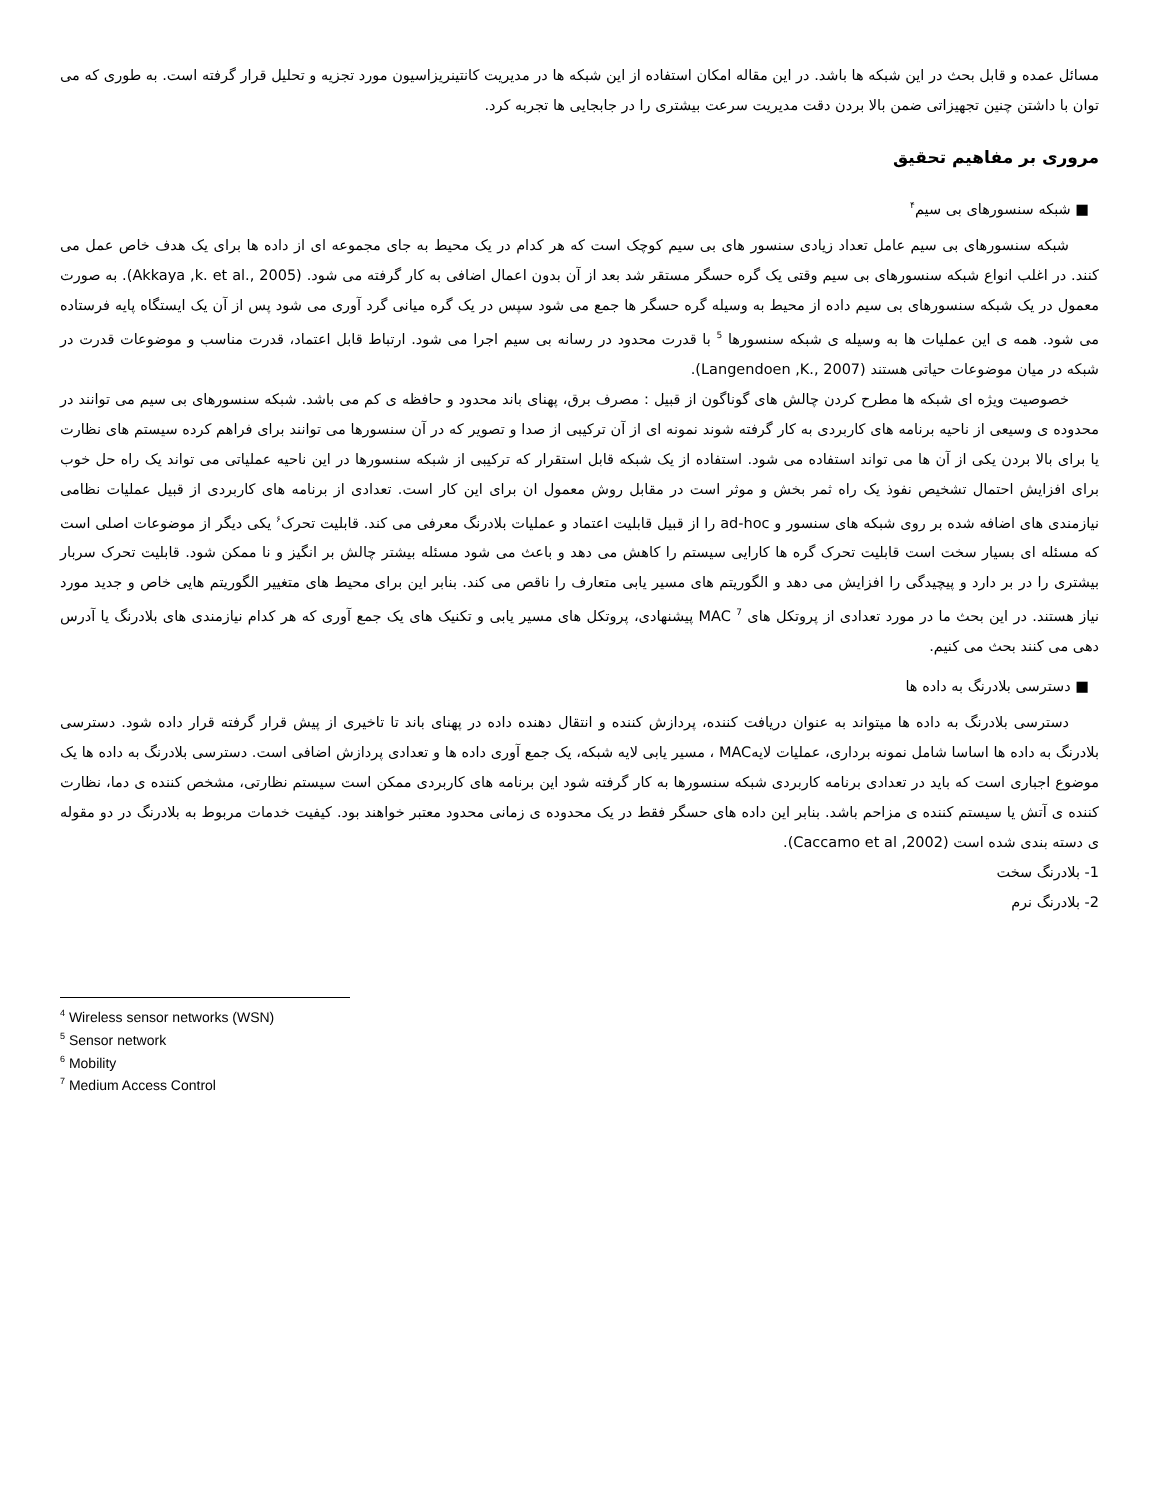مسائل عمده و قابل بحث در این شبکه ها باشد. در این مقاله امکان استفاده از این شبکه ها در مدیریت کانتینریزاسیون مورد تجزیه و تحلیل قرار گرفته است. به طوری که می توان با داشتن چنین تجهیزاتی ضمن بالا بردن دقت مدیریت سرعت بیشتری را در جابجایی ها تجربه کرد.
مروری بر مفاهیم تحقیق
■ شبکه سنسورهای بی سیم<sup>۴</sup>
شبکه سنسورهای بی سیم عامل تعداد زیادی سنسور های بی سیم کوچک است که هر کدام در یک محیط به جای مجموعه ای از داده ها برای یک هدف خاص عمل می کنند. در اغلب انواع شبکه سنسورهای بی سیم وقتی یک گره حسگر مستقر شد بعد از آن بدون اعمال اضافی به کار گرفته می شود. (Akkaya ,k. et al., 2005). به صورت معمول در یک شبکه سنسورهای بی سیم داده از محیط به وسیله گره حسگر ها جمع می شود سپس در یک گره میانی گرد آوری می شود پس از آن یک ایستگاه پایه فرستاده می شود. همه ی این عملیات ها به وسیله ی شبکه سنسورها <sup>5</sup> با قدرت محدود در رسانه بی سیم اجرا می شود. ارتباط قابل اعتماد، قدرت مناسب و موضوعات قدرت در شبکه در میان موضوعات حیاتی هستند (Langendoen ,K., 2007).
خصوصیت ویژه ای شبکه ها مطرح کردن چالش های گوناگون از قبیل : مصرف برق، پهنای باند محدود و حافظه ی کم می باشد. شبکه سنسورهای بی سیم می توانند در محدوده ی وسیعی از ناحیه برنامه های کاربردی به کار گرفته شوند نمونه ای از آن ترکیبی از صدا و تصویر که در آن سنسورها می توانند برای فراهم کرده سیستم های نظارت یا برای بالا بردن یکی از آن ها می تواند استفاده می شود. استفاده از یک شبکه قابل استقرار که ترکیبی از شبکه سنسورها در این ناحیه عملیاتی می تواند یک راه حل خوب برای افزایش احتمال تشخیص نفوذ یک راه ثمر بخش و موثر است در مقابل روش معمول ان برای این کار است. تعدادی از برنامه های کاربردی از قبیل عملیات نظامی نیازمندی های اضافه شده بر روی شبکه های سنسور و ad-hoc را از قبیل قابلیت اعتماد و عملیات بلادرنگ معرفی می کند. قابلیت تحرک<sup>۶</sup> یکی دیگر از موضوعات اصلی است که مسئله ای بسیار سخت است قابلیت تحرک گره ها کارایی سیستم را کاهش می دهد و باعث می شود مسئله بیشتر چالش بر انگیز و نا ممکن شود. قابلیت تحرک سربار بیشتری را در بر دارد و پیچیدگی را افزایش می دهد و الگوریتم های مسیر یابی متعارف را ناقص می کند. بنابر این برای محیط های متغییر الگوریتم هایی خاص و جدید مورد نیاز هستند. در این بحث ما در مورد تعدادی از پروتکل های MAC <sup>7</sup> پیشنهادی، پروتکل های مسیر یابی و تکنیک های یک جمع آوری که هر کدام نیازمندی های بلادرنگ یا آدرس دهی می کنند بحث می کنیم.
■ دسترسی بلادرنگ به داده ها
دسترسی بلادرنگ به داده ها میتواند به عنوان دریافت کننده، پردازش کننده و انتقال دهنده داده در پهنای باند تا تاخیری از پیش قرار گرفته قرار داده شود. دسترسی بلادرنگ به داده ها اساسا شامل نمونه برداری، عملیات لایهMAC ، مسیر یابی لایه شبکه، یک جمع آوری داده ها و تعدادی پردازش اضافی است. دسترسی بلادرنگ به داده ها یک موضوع اجباری است که باید در تعدادی برنامه کاربردی شبکه سنسورها به کار گرفته شود این برنامه های کاربردی ممکن است سیستم نظارتی، مشخص کننده ی دما، نظارت کننده ی آتش یا سیستم کننده ی مزاحم باشد. بنابر این داده های حسگر فقط در یک محدوده ی زمانی محدود معتبر خواهند بود. کیفیت خدمات مربوط به بلادرنگ در دو مقوله ی دسته بندی شده است (Caccamo et al ,2002).
1- بلادرنگ سخت
2- بلادرنگ نرم
<sup>4</sup> Wireless sensor networks (WSN)
<sup>5</sup> Sensor network
<sup>6</sup> Mobility
<sup>7</sup> Medium Access Control